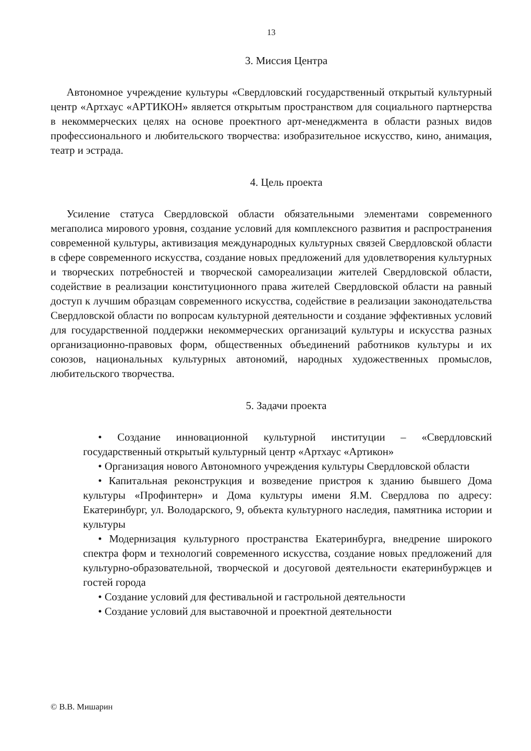13
3. Миссия Центра
Автономное учреждение культуры «Свердловский государственный открытый культурный центр «Артхаус «АРТИКОН» является открытым пространством для социального партнерства в некоммерческих целях на основе проектного арт-менеджмента в области разных видов профессионального и любительского творчества: изобразительное искусство, кино, анимация, театр и эстрада.
4. Цель проекта
Усиление статуса Свердловской области обязательными элементами современного мегаполиса мирового уровня, создание условий для комплексного развития и распространения современной культуры, активизация международных культурных связей Свердловской области в сфере современного искусства, создание новых предложений для удовлетворения культурных и творческих потребностей и творческой самореализации жителей Свердловской области, содействие в реализации конституционного права жителей Свердловской области на равный доступ к лучшим образцам современного искусства, содействие в реализации законодательства Свердловской области по вопросам культурной деятельности и создание эффективных условий для государственной поддержки некоммерческих организаций культуры и искусства разных организационно-правовых форм, общественных объединений работников культуры и их союзов, национальных культурных автономий, народных художественных промыслов, любительского творчества.
5. Задачи проекта
• Создание инновационной культурной институции – «Свердловский государственный открытый культурный центр «Артхаус «Артикон»
• Организация нового Автономного учреждения культуры Свердловской области
• Капитальная реконструкция и возведение пристроя к зданию бывшего Дома культуры «Профинтерн» и Дома культуры имени Я.М. Свердлова по адресу: Екатеринбург, ул. Володарского, 9, объекта культурного наследия, памятника истории и культуры
• Модернизация культурного пространства Екатеринбурга, внедрение широкого спектра форм и технологий современного искусства, создание новых предложений для культурно-образовательной, творческой и досуговой деятельности екатеринбуржцев и гостей города
• Создание условий для фестивальной и гастрольной деятельности
• Создание условий для выставочной и проектной деятельности
© В.В. Мишарин